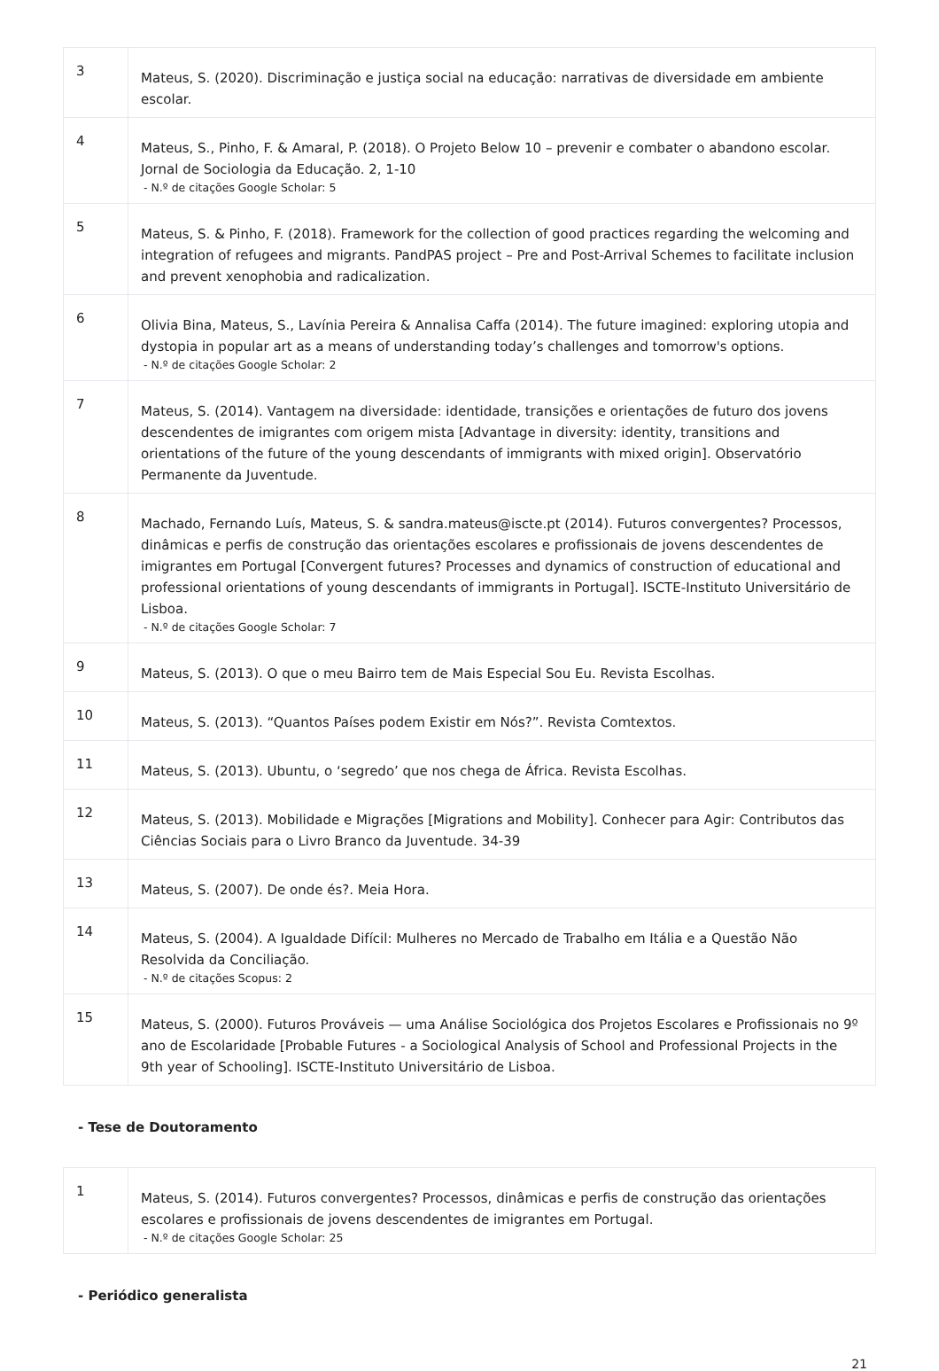| 3 | Mateus, S. (2020). Discriminação e justiça social na educação: narrativas de diversidade em ambiente escolar. |
| 4 | Mateus, S., Pinho, F. & Amaral, P. (2018). O Projeto Below 10 – prevenir e combater o abandono escolar. Jornal de Sociologia da Educação. 2, 1-10 - N.º de citações Google Scholar: 5 |
| 5 | Mateus, S. & Pinho, F. (2018). Framework for the collection of good practices regarding the welcoming and integration of refugees and migrants. PandPAS project – Pre and Post-Arrival Schemes to facilitate inclusion and prevent xenophobia and radicalization. |
| 6 | Olivia Bina, Mateus, S., Lavínia Pereira & Annalisa Caffa (2014). The future imagined: exploring utopia and dystopia in popular art as a means of understanding today’s challenges and tomorrow's options. - N.º de citações Google Scholar: 2 |
| 7 | Mateus, S. (2014). Vantagem na diversidade: identidade, transições e orientações de futuro dos jovens descendentes de imigrantes com origem mista [Advantage in diversity: identity, transitions and orientations of the future of the young descendants of immigrants with mixed origin]. Observatório Permanente da Juventude. |
| 8 | Machado, Fernando Luís, Mateus, S. & sandra.mateus@iscte.pt (2014). Futuros convergentes? Processos, dinâmicas e perfis de construção das orientações escolares e profissionais de jovens descendentes de imigrantes em Portugal [Convergent futures? Processes and dynamics of construction of educational and professional orientations of young descendants of immigrants in Portugal]. ISCTE-Instituto Universitário de Lisboa. - N.º de citações Google Scholar: 7 |
| 9 | Mateus, S. (2013). O que o meu Bairro tem de Mais Especial Sou Eu. Revista Escolhas. |
| 10 | Mateus, S. (2013). “Quantos Países podem Existir em Nós?”. Revista Comtextos. |
| 11 | Mateus, S. (2013). Ubuntu, o ‘segredo’ que nos chega de África. Revista Escolhas. |
| 12 | Mateus, S. (2013). Mobilidade e Migrações [Migrations and Mobility]. Conhecer para Agir: Contributos das Ciências Sociais para o Livro Branco da Juventude. 34-39 |
| 13 | Mateus, S. (2007). De onde és?. Meia Hora. |
| 14 | Mateus, S. (2004). A Igualdade Difícil: Mulheres no Mercado de Trabalho em Itália e a Questão Não Resolvida da Conciliação. - N.º de citações Scopus: 2 |
| 15 | Mateus, S. (2000). Futuros Prováveis — uma Análise Sociológica dos Projetos Escolares e Profissionais no 9º ano de Escolaridade [Probable Futures - a Sociological Analysis of School and Professional Projects in the 9th year of Schooling]. ISCTE-Instituto Universitário de Lisboa. |
- Tese de Doutoramento
| 1 | Mateus, S. (2014). Futuros convergentes? Processos, dinâmicas e perfis de construção das orientações escolares e profissionais de jovens descendentes de imigrantes em Portugal. - N.º de citações Google Scholar: 25 |
- Periódico generalista
21